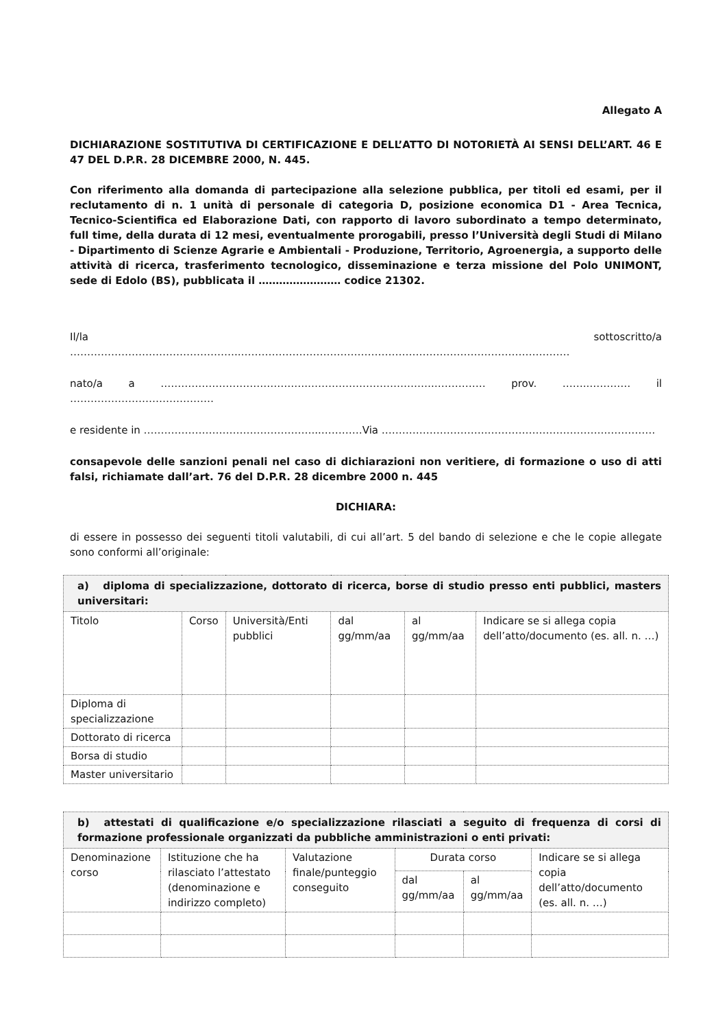Allegato A
DICHIARAZIONE SOSTITUTIVA DI CERTIFICAZIONE E DELL’ATTO DI NOTORIETÀ AI SENSI DELL’ART. 46 E 47 DEL D.P.R. 28 DICEMBRE 2000, N. 445.
Con riferimento alla domanda di partecipazione alla selezione pubblica, per titoli ed esami, per il reclutamento di n. 1 unità di personale di categoria D, posizione economica D1 - Area Tecnica, Tecnico-Scientifica ed Elaborazione Dati, con rapporto di lavoro subordinato a tempo determinato, full time, della durata di 12 mesi, eventualmente prorogabili, presso l’Università degli Studi di Milano - Dipartimento di Scienze Agrarie e Ambientali - Produzione, Territorio, Agroenergia, a supporto delle attività di ricerca, trasferimento tecnologico, disseminazione e terza missione del Polo UNIMONT, sede di Edolo (BS), pubblicata il …………………… codice 21302.
Il/la sottoscritto/a …………………………………………..……………………………………………………………………………………
nato/a a …………………………………….……………………………….…………… prov. ……..………… il ……………………………………
e residente in ……………………………….…………...…………Via ………………………….…………………………….……………
consapevole delle sanzioni penali nel caso di dichiarazioni non veritiere, di formazione o uso di atti falsi, richiamate dall’art. 76 del D.P.R. 28 dicembre 2000 n. 445
DICHIARA:
di essere in possesso dei seguenti titoli valutabili, di cui all’art. 5 del bando di selezione e che le copie allegate sono conformi all’originale:
| a) diploma di specializzazione, dottorato di ricerca, borse di studio presso enti pubblici, masters universitari: | | | | | |
| --- | --- | --- | --- | --- | --- |
| Titolo | Corso | Università/Enti pubblici | dal gg/mm/aa | al gg/mm/aa | Indicare se si allega copia dell’atto/documento (es. all. n. …) |
| Diploma di specializzazione | | | | | |
| Dottorato di ricerca | | | | | |
| Borsa di studio | | | | | |
| Master universitario | | | | | |
| b) attestati di qualificazione e/o specializzazione rilasciati a seguito di frequenza di corsi di formazione professionale organizzati da pubbliche amministrazioni o enti privati: | | | | | |
| --- | --- | --- | --- | --- | --- |
| Denominazione corso | Istituzione che ha rilasciato l’attestato (denominazione e indirizzo completo) | Valutazione finale/punteggio conseguito | Durata corso | | Indicare se si allega copia dell’atto/documento (es. all. n. …) |
| | | | dal gg/mm/aa | al gg/mm/aa | |